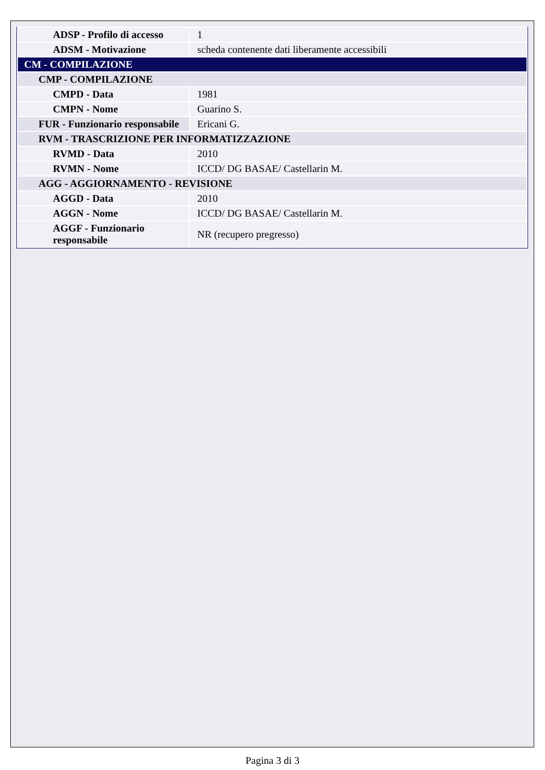| ADSP - Profilo di accesso | 1 |
| ADSM - Motivazione | scheda contenente dati liberamente accessibili |
| CM - COMPILAZIONE | |
| CMP - COMPILAZIONE | |
| CMPD - Data | 1981 |
| CMPN - Nome | Guarino S. |
| FUR - Funzionario responsabile | Ericani G. |
| RVM - TRASCRIZIONE PER INFORMATIZZAZIONE | |
| RVMD - Data | 2010 |
| RVMN - Nome | ICCD/ DG BASAE/ Castellarin M. |
| AGG - AGGIORNAMENTO - REVISIONE | |
| AGGD - Data | 2010 |
| AGGN - Nome | ICCD/ DG BASAE/ Castellarin M. |
| AGGF - Funzionario responsabile | NR (recupero pregresso) |
Pagina 3 di 3